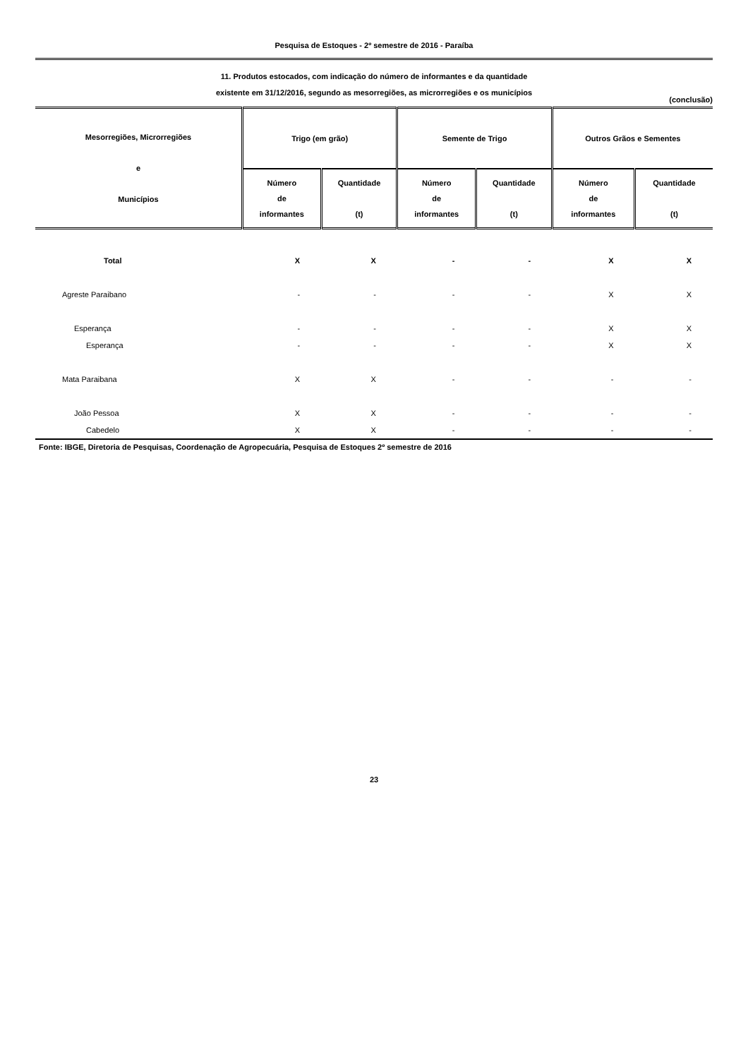Pesquisa de Estoques - 2º semestre de 2016 - Paraíba
11. Produtos estocados, com indicação do número de informantes e da quantidade
existente em 31/12/2016, segundo as mesorregiões, as microrregiões e os municípios
(conclusão)
| Mesorregiões, Microrregiões e Municípios | Trigo (em grão) | | Semente de Trigo | | Outros Grãos e Sementes | |
| --- | --- | --- | --- | --- | --- | --- |
| | Número de informantes | Quantidade (t) | Número de informantes | Quantidade (t) | Número de informantes | Quantidade (t) |
| Total | X | X | - | - | X | X |
| Agreste Paraibano | - | - | - | - | X | X |
| Esperança | - | - | - | - | X | X |
| Esperança | - | - | - | - | X | X |
| Mata Paraibana | X | X | - | - | - | - |
| João Pessoa | X | X | - | - | - | - |
| Cabedelo | X | X | - | - | - | - |
Fonte: IBGE, Diretoria de Pesquisas, Coordenação de Agropecuária, Pesquisa de Estoques 2º semestre de 2016
23